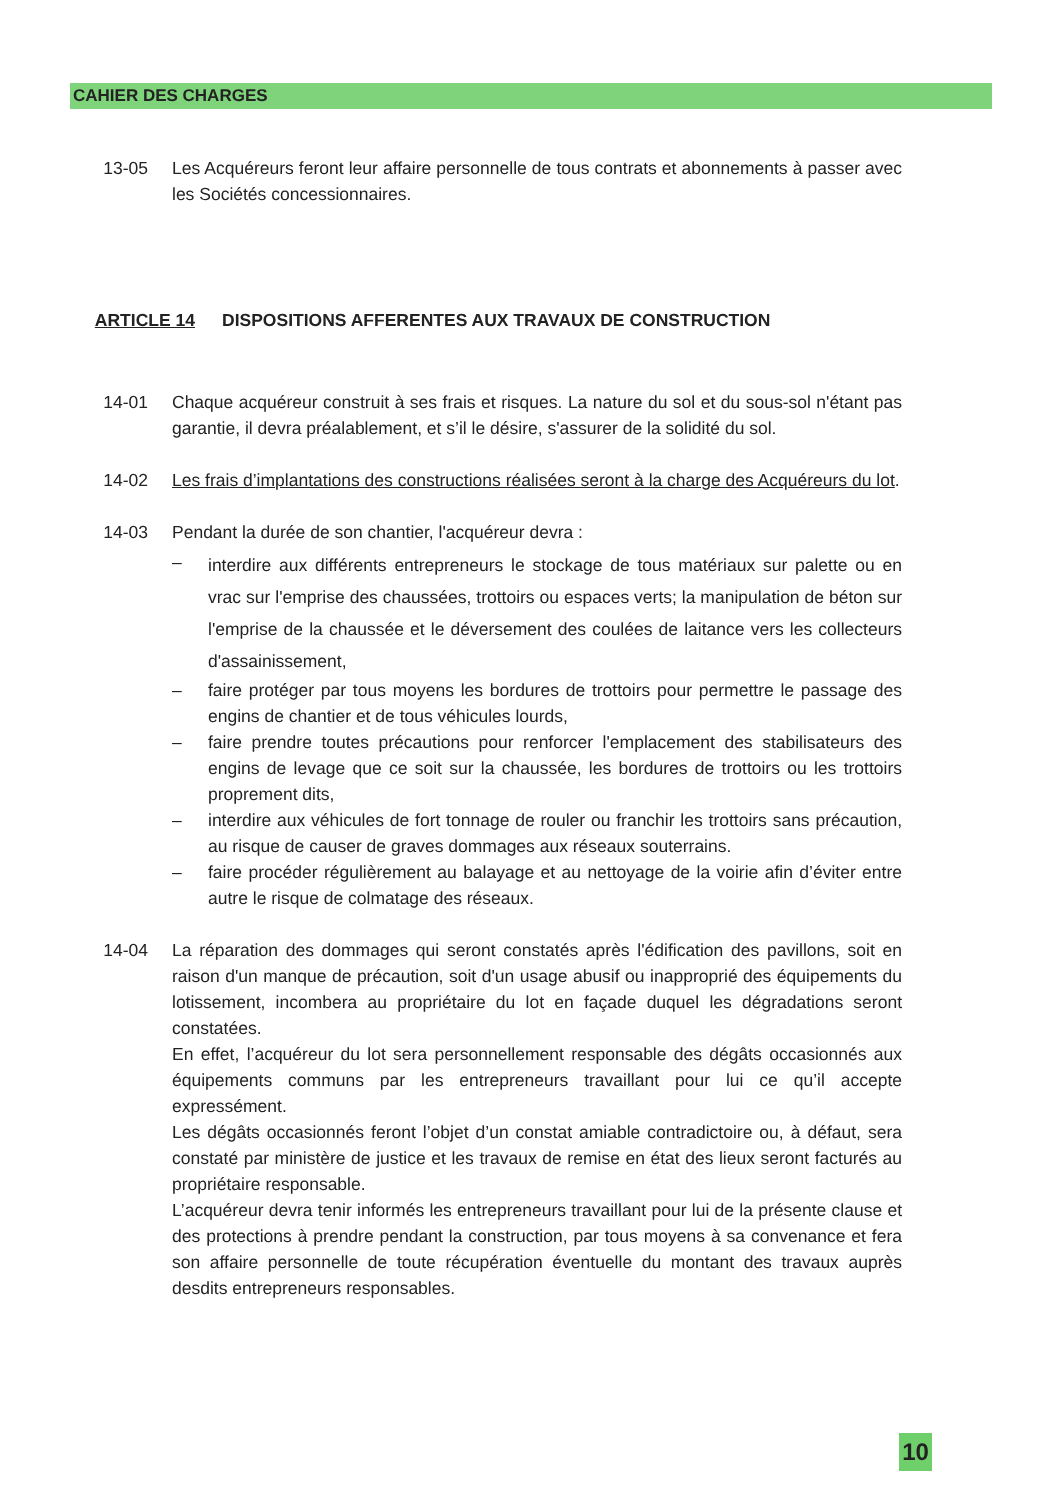CAHIER DES CHARGES
13-05 Les Acquéreurs feront leur affaire personnelle de tous contrats et abonnements à passer avec les Sociétés concessionnaires.
ARTICLE 14 DISPOSITIONS AFFERENTES AUX TRAVAUX DE CONSTRUCTION
14-01 Chaque acquéreur construit à ses frais et risques. La nature du sol et du sous-sol n'étant pas garantie, il devra préalablement, et s’il le désire, s'assurer de la solidité du sol.
14-02 Les frais d’implantations des constructions réalisées seront à la charge des Acquéreurs du lot.
14-03 Pendant la durée de son chantier, l'acquéreur devra :
– interdire aux différents entrepreneurs le stockage de tous matériaux sur palette ou en vrac sur l'emprise des chaussées, trottoirs ou espaces verts; la manipulation de béton sur l'emprise de la chaussée et le déversement des coulées de laitance vers les collecteurs d'assainissement,
– faire protéger par tous moyens les bordures de trottoirs pour permettre le passage des engins de chantier et de tous véhicules lourds,
– faire prendre toutes précautions pour renforcer l'emplacement des stabilisateurs des engins de levage que ce soit sur la chaussée, les bordures de trottoirs ou les trottoirs proprement dits,
– interdire aux véhicules de fort tonnage de rouler ou franchir les trottoirs sans précaution, au risque de causer de graves dommages aux réseaux souterrains.
– faire procéder régulièrement au balayage et au nettoyage de la voirie afin d’éviter entre autre le risque de colmatage des réseaux.
14-04 La réparation des dommages qui seront constatés après l'édification des pavillons, soit en raison d'un manque de précaution, soit d'un usage abusif ou inapproprié des équipements du lotissement, incombera au propriétaire du lot en façade duquel les dégradations seront constatées.
En effet, l’acquéreur du lot sera personnellement responsable des dégâts occasionnés aux équipements communs par les entrepreneurs travaillant pour lui ce qu’il accepte expressément.
Les dégâts occasionnés feront l’objet d’un constat amiable contradictoire ou, à défaut, sera constaté par ministère de justice et les travaux de remise en état des lieux seront facturés au propriétaire responsable.
L’acquéreur devra tenir informés les entrepreneurs travaillant pour lui de la présente clause et des protections à prendre pendant la construction, par tous moyens à sa convenance et fera son affaire personnelle de toute récupération éventuelle du montant des travaux auprès desdits entrepreneurs responsables.
10